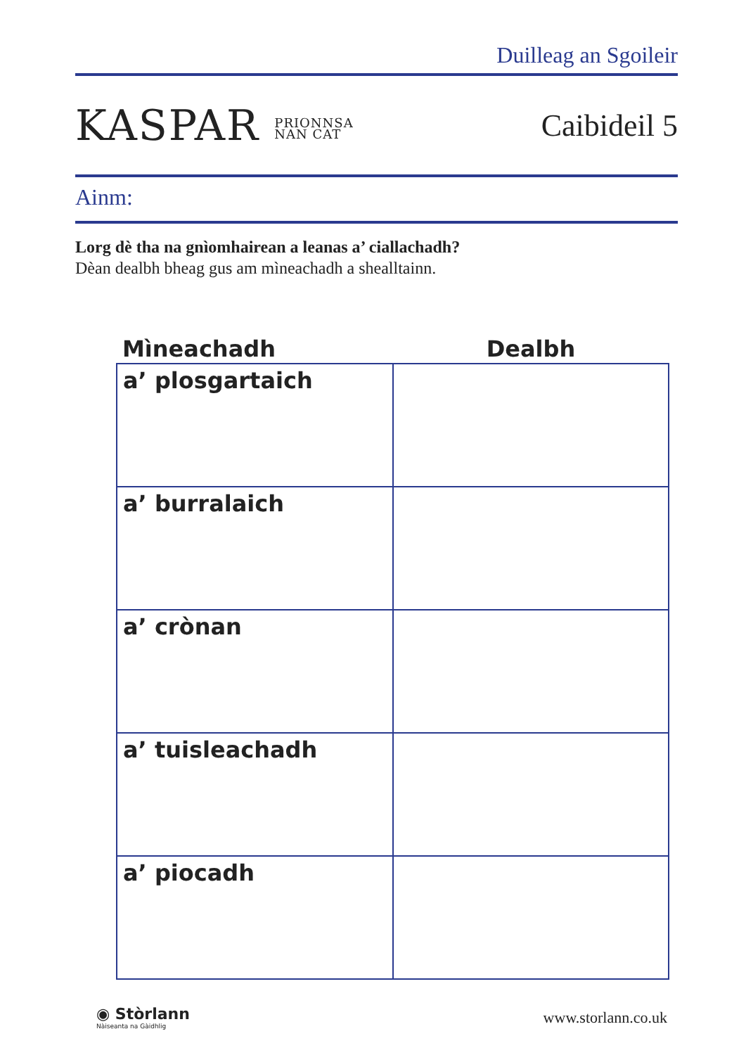Duilleag an Sgoileir
KASPAR PRIONNSA
NAN CAT
Caibideil 5
Ainm:
Lorg dè tha na gnìomhairean a leanas a’ ciallachadh?
Dèan dealbh bheag gus am mìneachadh a shealltainn.
| Mìneachadh | Dealbh |
| --- | --- |
| a’ plosgartaich | |
| a’ burralaich | |
| a’ crònan | |
| a’ tuisleachadh | |
| a’ piocadh | |
◉ Stòrlann
Nàiseanta na Gàidhlig
www.storlann.co.uk